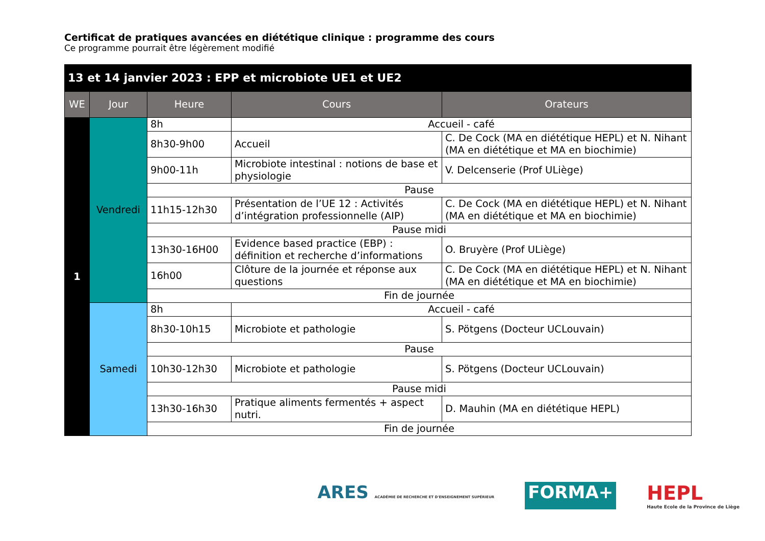Certificat de pratiques avancées en diététique clinique : programme des cours
Ce programme pourrait être légèrement modifié
| 13 et 14 janvier 2023 : EPP et microbiote UE1 et UE2 | | | | |
| --- | --- | --- | --- | --- |
| WE | Jour | Heure | Cours | Orateurs |
| 1 | Vendredi | 8h | Accueil - café | |
| | | 8h30-9h00 | Accueil | C. De Cock (MA en diététique HEPL) et N. Nihant (MA en diététique et MA en biochimie) |
| | | 9h00-11h | Microbiote intestinal : notions de base et physiologie | V. Delcenserie (Prof ULiège) |
| | | Pause | | |
| | | 11h15-12h30 | Présentation de l’UE 12 : Activités d’intégration professionnelle (AIP) | C. De Cock (MA en diététique HEPL) et N. Nihant (MA en diététique et MA en biochimie) |
| | | Pause midi | | |
| | | 13h30-16H00 | Evidence based practice (EBP) : définition et recherche d’informations | O. Bruyère (Prof ULiège) |
| | | 16h00 | Clôture de la journée et réponse aux questions | C. De Cock (MA en diététique HEPL) et N. Nihant (MA en diététique et MA en biochimie) |
| | | Fin de journée | | |
| | Samedi | 8h | Accueil - café | |
| | | 8h30-10h15 | Microbiote et pathologie | S. Pötgens (Docteur UCLouvain) |
| | | Pause | | |
| | | 10h30-12h30 | Microbiote et pathologie | S. Pötgens (Docteur UCLouvain) |
| | | Pause midi | | |
| | | 13h30-16h30 | Pratique aliments fermentés + aspect nutri. | D. Mauhin (MA en diététique HEPL) |
| | | Fin de journée | | |
ARES ACADÉMIE DE RECHERCHE ET D'ENSEIGNEMENT SUPÉRIEUR
FORMA+ HEPL
Haute Ecole de la Province de Liège